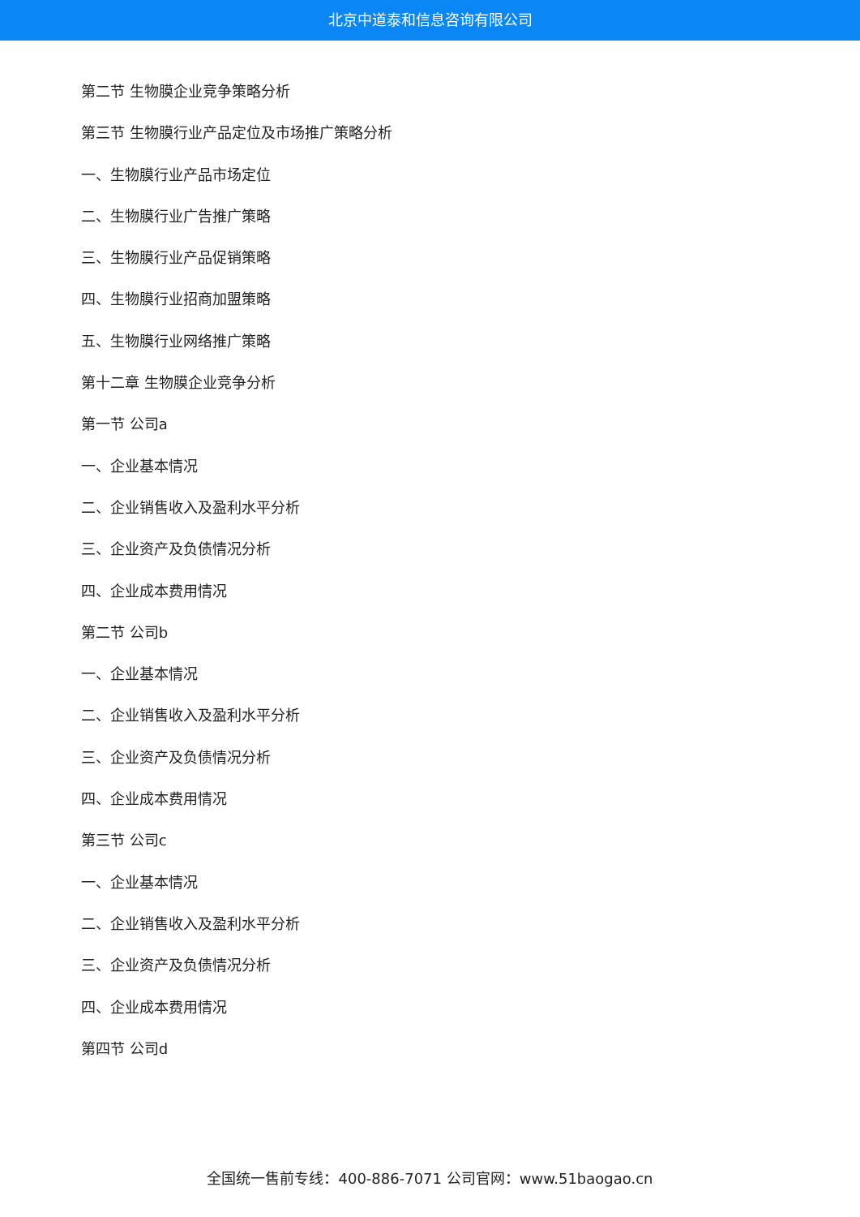北京中道泰和信息咨询有限公司
第二节 生物膜企业竞争策略分析
第三节 生物膜行业产品定位及市场推广策略分析
一、生物膜行业产品市场定位
二、生物膜行业广告推广策略
三、生物膜行业产品促销策略
四、生物膜行业招商加盟策略
五、生物膜行业网络推广策略
第十二章 生物膜企业竞争分析
第一节 公司a
一、企业基本情况
二、企业销售收入及盈利水平分析
三、企业资产及负债情况分析
四、企业成本费用情况
第二节 公司b
一、企业基本情况
二、企业销售收入及盈利水平分析
三、企业资产及负债情况分析
四、企业成本费用情况
第三节 公司c
一、企业基本情况
二、企业销售收入及盈利水平分析
三、企业资产及负债情况分析
四、企业成本费用情况
第四节 公司d
全国统一售前专线：400-886-7071 公司官网：www.51baogao.cn